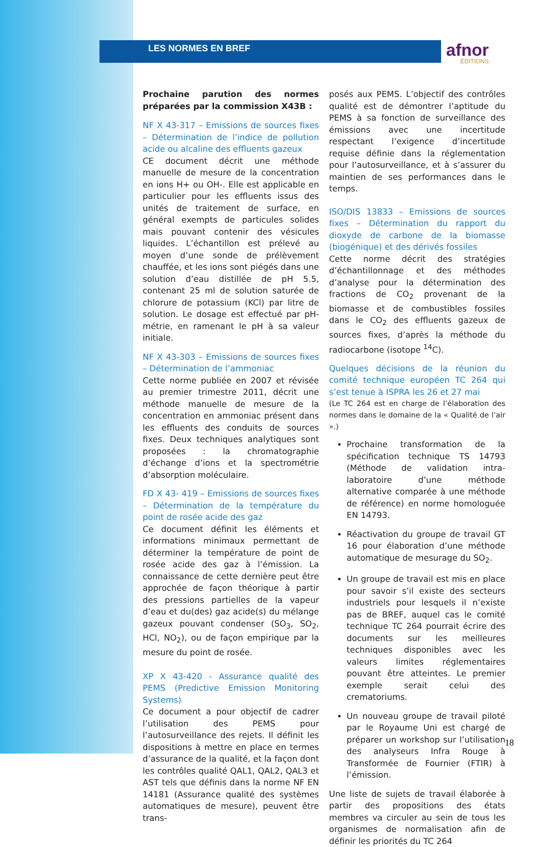LES NORMES EN BREF
afnor
ÉDITIONS
Prochaine parution des normes préparées par la commission X43B :
NF X 43-317 – Emissions de sources fixes – Détermination de l’indice de pollution acide ou alcaline des effluents gazeux
CE document décrit une méthode manuelle de mesure de la concentration en ions H+ ou OH-. Elle est applicable en particulier pour les effluents issus des unités de traitement de surface, en général exempts de particules solides mais pouvant contenir des vésicules liquides. L’échantillon est prélevé au moyen d’une sonde de prélèvement chauffée, et les ions sont piégés dans une solution d’eau distillée de pH 5.5, contenant 25 ml de solution saturée de chlorure de potassium (KCl) par litre de solution. Le dosage est effectué par pH-métrie, en ramenant le pH à sa valeur initiale.
NF X 43-303 – Emissions de sources fixes – Détermination de l’ammoniac
Cette norme publiée en 2007 et révisée au premier trimestre 2011, décrit une méthode manuelle de mesure de la concentration en ammoniac présent dans les effluents des conduits de sources fixes. Deux techniques analytiques sont proposées : la chromatographie d’échange d’ions et la spectrométrie d’absorption moléculaire.
FD X 43- 419 – Emissions de sources fixes – Détermination de la température du point de rosée acide des gaz
Ce document définit les éléments et informations minimaux permettant de déterminer la température de point de rosée acide des gaz à l’émission. La connaissance de cette dernière peut être approchée de façon théorique à partir des pressions partielles de la vapeur d’eau et du(des) gaz acide(s) du mélange gazeux pouvant condenser (SO<sub>3</sub>, SO<sub>2</sub>, HCl, NO<sub>2</sub>), ou de façon empirique par la mesure du point de rosée.
XP X 43-420 - Assurance qualité des PEMS (Predictive Emission Monitoring Systems)
Ce document a pour objectif de cadrer l’utilisation des PEMS pour l’autosurveillance des rejets. Il définit les dispositions à mettre en place en termes d’assurance de la qualité, et la façon dont les contrôles qualité QAL1, QAL2, QAL3 et AST tels que définis dans la norme NF EN 14181 (Assurance qualité des systèmes automatiques de mesure), peuvent être trans-
posés aux PEMS. L’objectif des contrôles qualité est de démontrer l’aptitude du PEMS à sa fonction de surveillance des émissions avec une incertitude respectant l’exigence d’incertitude requise définie dans la réglementation pour l’autosurveillance, et à s’assurer du maintien de ses performances dans le temps.
ISO/DIS 13833 – Emissions de sources fixes – Détermination du rapport du dioxyde de carbone de la biomasse (biogénique) et des dérivés fossiles
Cette norme décrit des stratégies d’échantillonnage et des méthodes d’analyse pour la détermination des fractions de CO<sub>2</sub> provenant de la biomasse et de combustibles fossiles dans le CO<sub>2</sub> des effluents gazeux de sources fixes, d’après la méthode du radiocarbone (isotope <sup>14</sup>C).
Quelques décisions de la réunion du comité technique européen TC 264 qui s’est tenue à ISPRA les 26 et 27 mai
(Le TC 264 est en charge de l’élaboration des normes dans le domaine de la « Qualité de l’air ».)
Prochaine transformation de la spécification technique TS 14793 (Méthode de validation intra-laboratoire d’une méthode alternative comparée à une méthode de référence) en norme homologuée EN 14793.
Réactivation du groupe de travail GT 16 pour élaboration d’une méthode automatique de mesurage du SO<sub>2</sub>.
Un groupe de travail est mis en place pour savoir s’il existe des secteurs industriels pour lesquels il n’existe pas de BREF, auquel cas le comité technique TC 264 pourrait écrire des documents sur les meilleures techniques disponibles avec les valeurs limites réglementaires pouvant être atteintes. Le premier exemple serait celui des crematoriums.
Un nouveau groupe de travail piloté par le Royaume Uni est chargé de préparer un workshop sur l’utilisation des analyseurs Infra Rouge à Transformée de Fournier (FTIR) à l’émission.
Une liste de sujets de travail élaborée à partir des propositions des états membres va circuler au sein de tous les organismes de normalisation afin de définir les priorités du TC 264
18